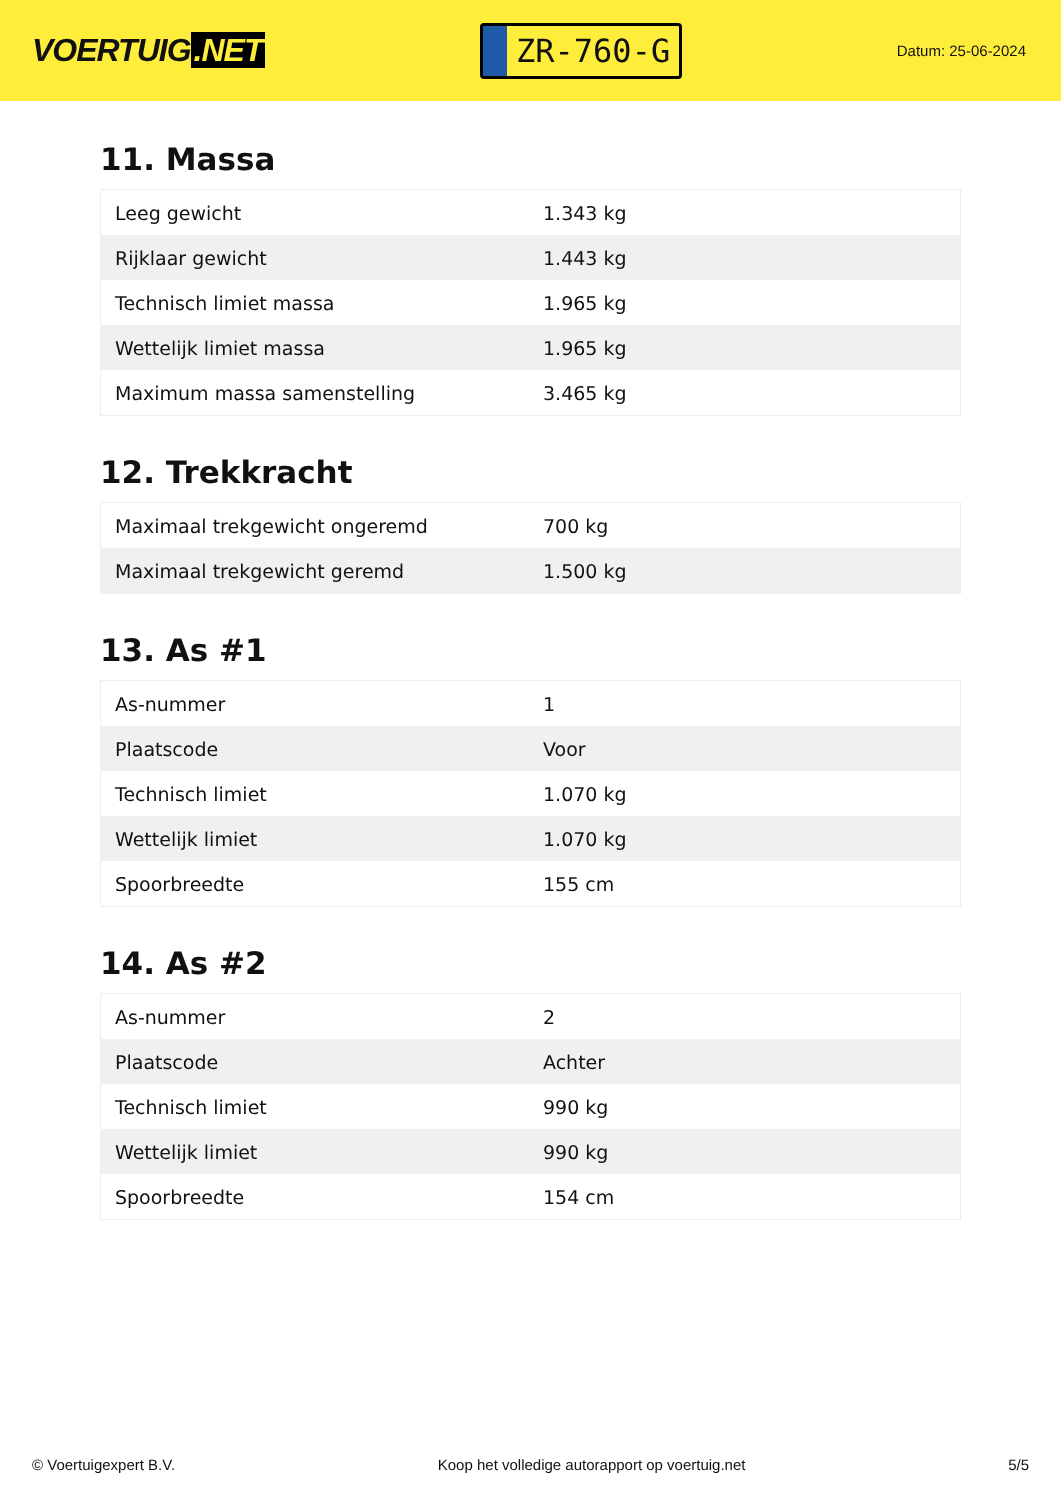VOERTUIG.NET
ZR-760-G
Datum: 25-06-2024
11. Massa
| Leeg gewicht | 1.343 kg |
| Rijklaar gewicht | 1.443 kg |
| Technisch limiet massa | 1.965 kg |
| Wettelijk limiet massa | 1.965 kg |
| Maximum massa samenstelling | 3.465 kg |
12. Trekkracht
| Maximaal trekgewicht ongeremd | 700 kg |
| Maximaal trekgewicht geremd | 1.500 kg |
13. As #1
| As-nummer | 1 |
| Plaatscode | Voor |
| Technisch limiet | 1.070 kg |
| Wettelijk limiet | 1.070 kg |
| Spoorbreedte | 155 cm |
14. As #2
| As-nummer | 2 |
| Plaatscode | Achter |
| Technisch limiet | 990 kg |
| Wettelijk limiet | 990 kg |
| Spoorbreedte | 154 cm |
© Voertuigexpert B.V. Koop het volledige autorapport op voertuig.net 5/5